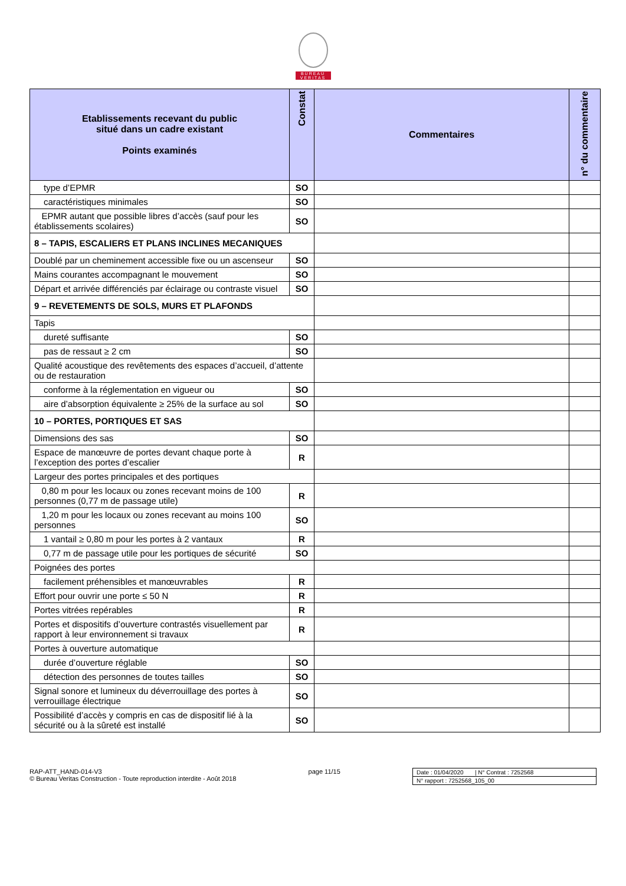BUREAU
VERITAS
| Etablissements recevant du public situé dans un cadre existant Points examinés | Constat | Commentaires | n° du commentaire |
| --- | --- | --- | --- |
| type d’EPMR | SO | | |
| caractéristiques minimales | SO | | |
| EPMR autant que possible libres d’accès (sauf pour les établissements scolaires) | SO | | |
| 8 – TAPIS, ESCALIERS ET PLANS INCLINES MECANIQUES | | | |
| Doublé par un cheminement accessible fixe ou un ascenseur | SO | | |
| Mains courantes accompagnant le mouvement | SO | | |
| Départ et arrivée différenciés par éclairage ou contraste visuel | SO | | |
| 9 – REVETEMENTS DE SOLS, MURS ET PLAFONDS | | | |
| Tapis | | | |
| dureté suffisante | SO | | |
| pas de ressaut ≥ 2 cm | SO | | |
| Qualité acoustique des revêtements des espaces d’accueil, d’attente ou de restauration | | | |
| conforme à la réglementation en vigueur ou | SO | | |
| aire d’absorption équivalente ≥ 25% de la surface au sol | SO | | |
| 10 – PORTES, PORTIQUES ET SAS | | | |
| Dimensions des sas | SO | | |
| Espace de manœuvre de portes devant chaque porte à l’exception des portes d’escalier | R | | |
| Largeur des portes principales et des portiques | | | |
| 0,80 m pour les locaux ou zones recevant moins de 100 personnes (0,77 m de passage utile) | R | | |
| 1,20 m pour les locaux ou zones recevant au moins 100 personnes | SO | | |
| 1 vantail ≥ 0,80 m pour les portes à 2 vantaux | R | | |
| 0,77 m de passage utile pour les portiques de sécurité | SO | | |
| Poignées des portes | | | |
| facilement préhensibles et manœuvrables | R | | |
| Effort pour ouvrir une porte ≤ 50 N | R | | |
| Portes vitrées repérables | R | | |
| Portes et dispositifs d’ouverture contrastés visuellement par rapport à leur environnement si travaux | R | | |
| Portes à ouverture automatique | | | |
| durée d’ouverture réglable | SO | | |
| détection des personnes de toutes tailles | SO | | |
| Signal sonore et lumineux du déverrouillage des portes à verrouillage électrique | SO | | |
| Possibilité d’accès y compris en cas de dispositif lié à la sécurité ou à la sûreté est installé | SO | | |
RAP-ATT_HAND-014-V3
© Bureau Veritas Construction - Toute reproduction interdite - Août 2018
page 11/15 Date : 01/04/2020 | N° Contrat : 7252568
N° rapport : 7252568_105_00